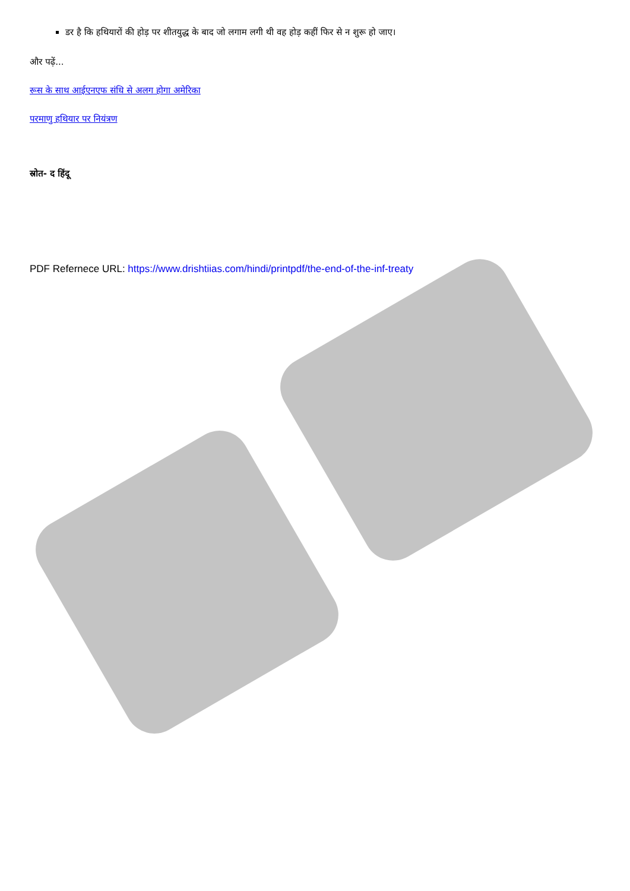डर है कि हथियारों की होड़ पर शीतयुद्ध के बाद जो लगाम लगी थी वह होड़ कहीं फिर से न शुरू हो जाए।
और पढ़ें...
रूस के साथ आईएनएफ संधि से अलग होगा अमेरिका
परमाणु हथियार पर नियंत्रण
स्रोत- द हिंदू
PDF Refernece URL: https://www.drishtiias.com/hindi/printpdf/the-end-of-the-inf-treaty